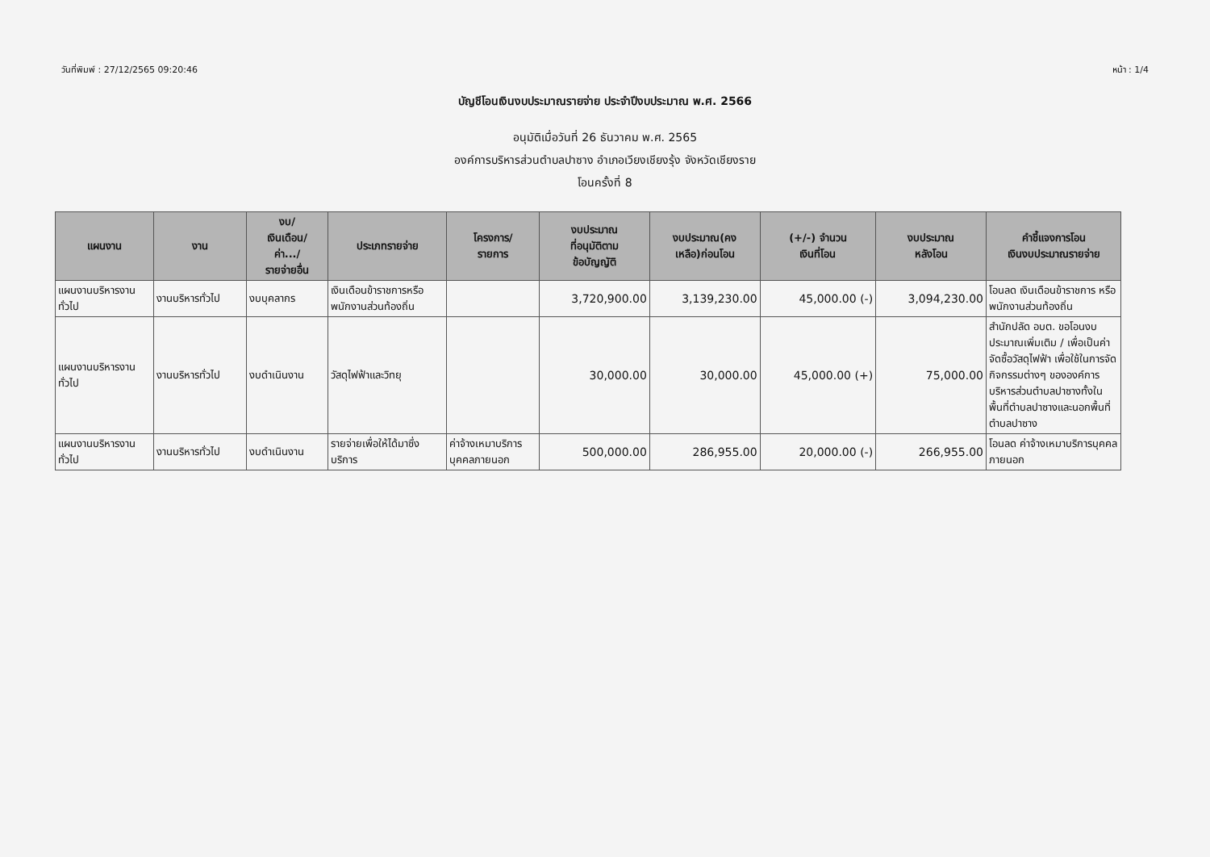วันที่พิมพ์ : 27/12/2565 09:20:46 หน้า : 1/4
บัญชีโอนเงินงบประมาณรายจ่าย ประจำปีงบประมาณ พ.ศ. 2566
อนุมัติเมื่อวันที่ 26 ธันวาคม พ.ศ. 2565
องค์การบริหารส่วนตำบลปาซาง อำเภอเวียงเชียงรุ้ง จังหวัดเชียงราย
โอนครั้งที่ 8
| แผนงาน | งาน | งบ/ เงินเดือน/ ค่า.../ รายจ่ายอื่น | ประเภทรายจ่าย | โครงการ/ รายการ | งบประมาณ ที่อนุมัติตาม ข้อบัญญัติ | งบประมาณ(คง เหลือ)ก่อนโอน | (+/-) จำนวน เงินที่โอน | งบประมาณ หลังโอน | คำชี้แจงการโอน เงินงบประมาณรายจ่าย |
| --- | --- | --- | --- | --- | --- | --- | --- | --- | --- |
| แผนงานบริหารงานทั่วไป | งานบริหารทั่วไป | งบบุคลากร | เงินเดือนข้าราชการหรือพนักงานส่วนท้องถิ่น | | 3,720,900.00 | 3,139,230.00 | 45,000.00 (-) | 3,094,230.00 | โอนลด เงินเดือนข้าราชการ หรือพนักงานส่วนท้องถิ่น |
| แผนงานบริหารงานทั่วไป | งานบริหารทั่วไป | งบดำเนินงาน | วัสดุไฟฟ้าและวิทยุ | | 30,000.00 | 30,000.00 | 45,000.00 (+) | 75,000.00 | สำนักปลัด อบต. ขอโอนงบประมาณเพิ่มเติม / เพื่อเป็นค่าจัดซื้อวัสดุไฟฟ้า เพื่อใช้ในการจัดกิจกรรมต่างๆ ขององค์การบริหารส่วนตำบลปาซางทั้งในพื้นที่ตำบลปาซางและนอกพื้นที่ตำบลปาซาง |
| แผนงานบริหารงานทั่วไป | งานบริหารทั่วไป | งบดำเนินงาน | รายจ่ายเพื่อให้ได้มาซึ่งบริการ | ค่าจ้างเหมาบริการบุคคลภายนอก | 500,000.00 | 286,955.00 | 20,000.00 (-) | 266,955.00 | โอนลด ค่าจ้างเหมาบริการบุคคลภายนอก |